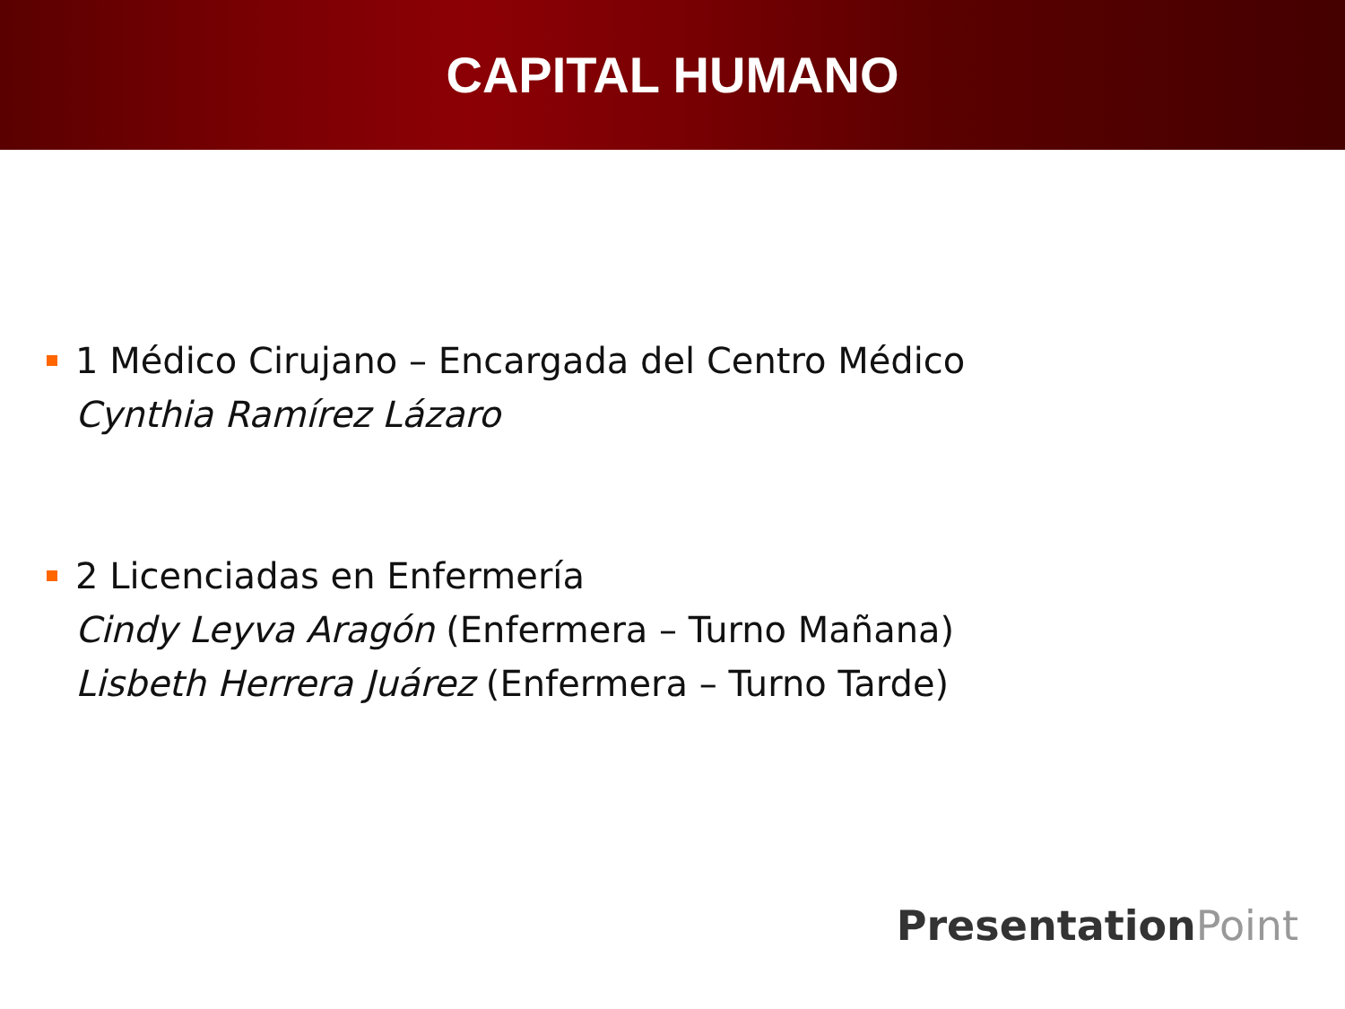CAPITAL HUMANO
1 Médico Cirujano – Encargada del Centro Médico
Cynthia Ramírez Lázaro
2 Licenciadas en Enfermería
Cindy Leyva Aragón (Enfermera – Turno Mañana)
Lisbeth Herrera Juárez (Enfermera – Turno Tarde)
PresentationPoint